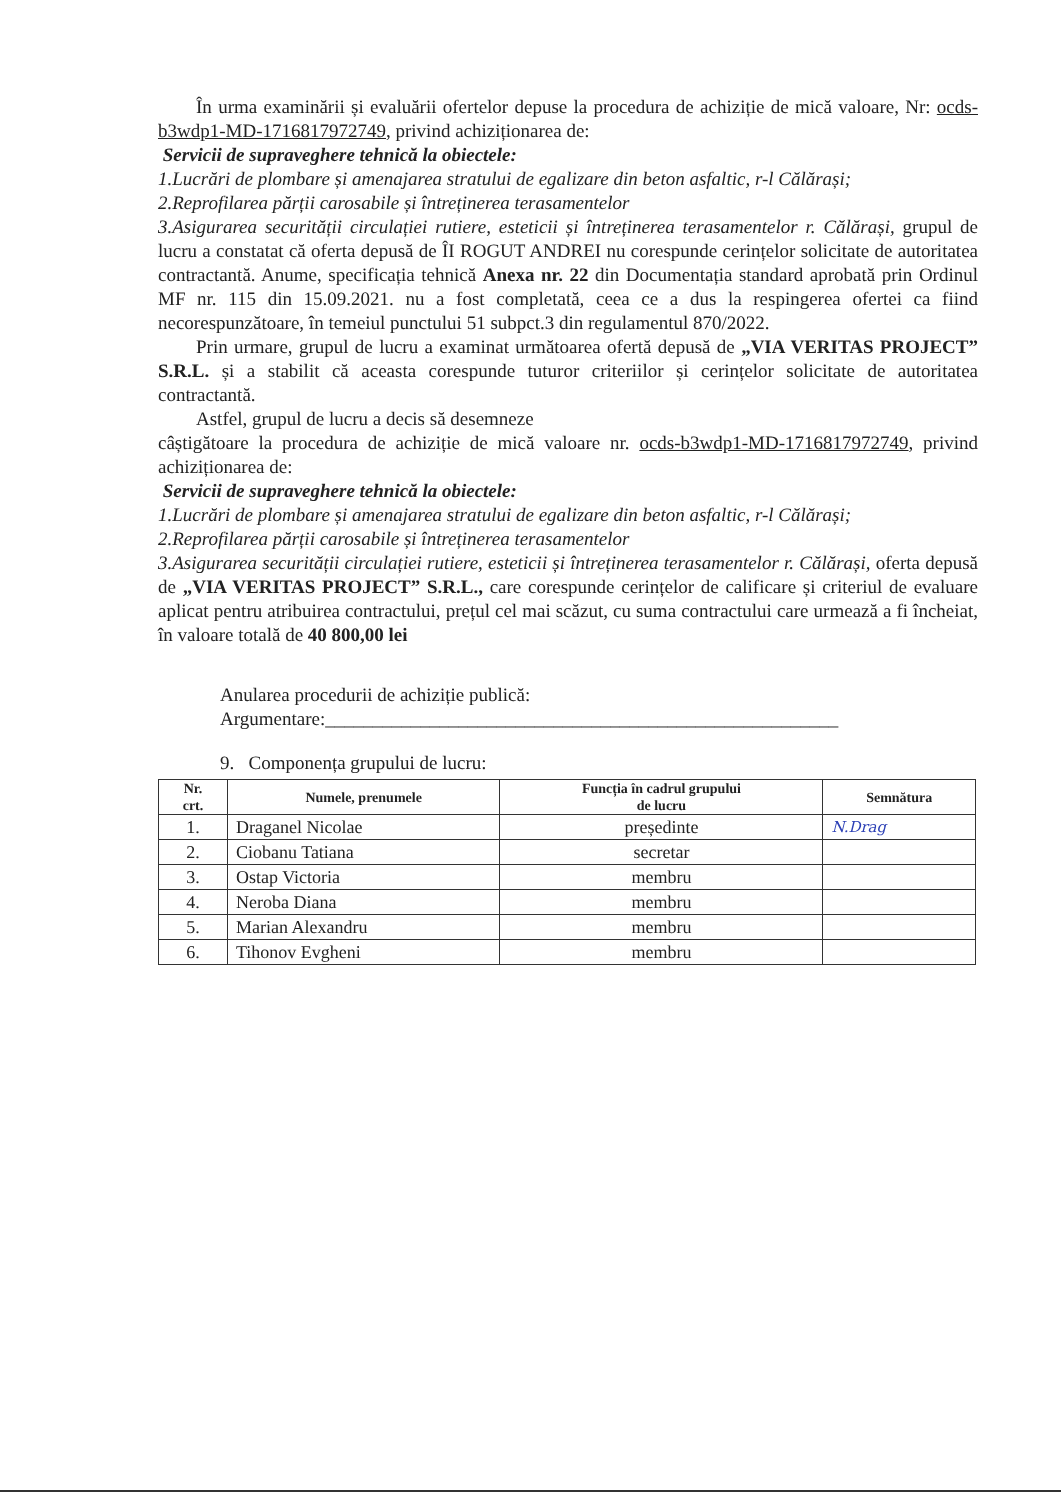În urma examinării și evaluării ofertelor depuse la procedura de achiziție de mică valoare, Nr: ocds-b3wdp1-MD-1716817972749, privind achiziționarea de:
Servicii de supraveghere tehnică la obiectele:
1.Lucrări de plombare și amenajarea stratului de egalizare din beton asfaltic, r-l Călărași;
2.Reprofilarea părții carosabile și întreținerea terasamentelor
3.Asigurarea securității circulației rutiere, esteticii și întreținerea terasamentelor r. Călărași, grupul de lucru a constatat că oferta depusă de ÎI ROGUT ANDREI nu corespunde cerințelor solicitate de autoritatea contractantă. Anume, specificația tehnică Anexa nr. 22 din Documentația standard aprobată prin Ordinul MF nr. 115 din 15.09.2021. nu a fost completată, ceea ce a dus la respingerea ofertei ca fiind necorespunzătoare, în temeiul punctului 51 subpct.3 din regulamentul 870/2022.
Prin urmare, grupul de lucru a examinat următoarea ofertă depusă de „VIA VERITAS PROJECT” S.R.L. și a stabilit că aceasta corespunde tuturor criteriilor și cerințelor solicitate de autoritatea contractantă.
Astfel, grupul de lucru a decis să desemneze
câștigătoare la procedura de achiziție de mică valoare nr. ocds-b3wdp1-MD-1716817972749, privind achiziționarea de:
Servicii de supraveghere tehnică la obiectele:
1.Lucrări de plombare și amenajarea stratului de egalizare din beton asfaltic, r-l Călărași;
2.Reprofilarea părții carosabile și întreținerea terasamentelor
3.Asigurarea securității circulației rutiere, esteticii și întreținerea terasamentelor r. Călărași, oferta depusă de „VIA VERITAS PROJECT” S.R.L., care corespunde cerințelor de calificare și criteriul de evaluare aplicat pentru atribuirea contractului, prețul cel mai scăzut, cu suma contractului care urmează a fi încheiat, în valoare totală de 40 800,00 lei
Anularea procedurii de achiziție publică:
Argumentare:______________________________________________________
9. Componența grupului de lucru:
| Nr. crt. | Numele, prenumele | Funcția în cadrul grupului de lucru | Semnătura |
| --- | --- | --- | --- |
| 1. | Draganel Nicolae | președinte | N.Drag |
| 2. | Ciobanu Tatiana | secretar | |
| 3. | Ostap Victoria | membru | |
| 4. | Neroba Diana | membru | |
| 5. | Marian Alexandru | membru | |
| 6. | Tihonov Evgheni | membru | |